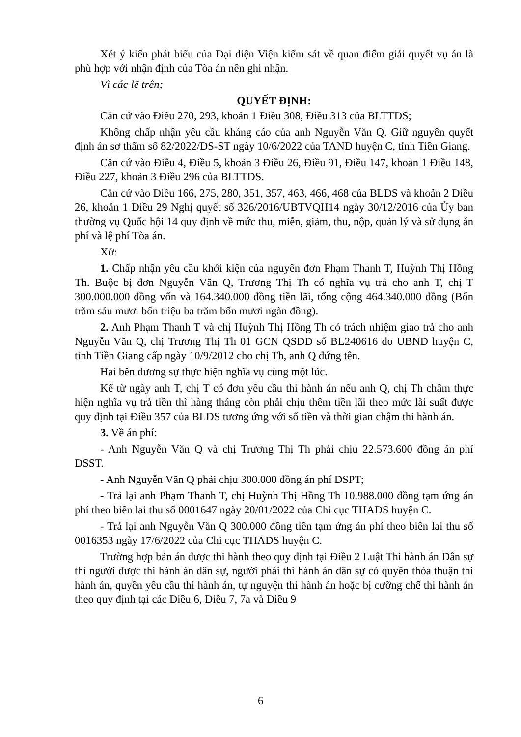Xét ý kiến phát biểu của Đại diện Viện kiểm sát về quan điểm giải quyết vụ án là phù hợp với nhận định của Tòa án nên ghi nhận.
Vì các lẽ trên;
QUYẾT ĐỊNH:
Căn cứ vào Điều 270, 293, khoản 1 Điều 308, Điều 313 của BLTTDS;
Không chấp nhận yêu cầu kháng cáo của anh Nguyễn Văn Q. Giữ nguyên quyết định án sơ thẩm số 82/2022/DS-ST ngày 10/6/2022 của TAND huyện C, tỉnh Tiền Giang.
Căn cứ vào Điều 4, Điều 5, khoản 3 Điều 26, Điều 91, Điều 147, khoản 1 Điều 148, Điều 227, khoản 3 Điều 296 của BLTTDS.
Căn cứ vào Điều 166, 275, 280, 351, 357, 463, 466, 468 của BLDS và khoản 2 Điều 26, khoản 1 Điều 29 Nghị quyết số 326/2016/UBTVQH14 ngày 30/12/2016 của Ủy ban thường vụ Quốc hội 14 quy định về mức thu, miễn, giảm, thu, nộp, quản lý và sử dụng án phí và lệ phí Tòa án.
Xử:
1. Chấp nhận yêu cầu khởi kiện của nguyên đơn Phạm Thanh T, Huỳnh Thị Hồng Th. Buộc bị đơn Nguyễn Văn Q, Trương Thị Th có nghĩa vụ trả cho anh T, chị T 300.000.000 đồng vốn và 164.340.000 đồng tiền lãi, tổng cộng 464.340.000 đồng (Bốn trăm sáu mươi bốn triệu ba trăm bốn mươi ngàn đồng).
2. Anh Phạm Thanh T và chị Huỳnh Thị Hồng Th có trách nhiệm giao trả cho anh Nguyễn Văn Q, chị Trương Thị Th 01 GCN QSDĐ số BL240616 do UBND huyện C, tỉnh Tiền Giang cấp ngày 10/9/2012 cho chị Th, anh Q đứng tên.
Hai bên đương sự thực hiện nghĩa vụ cùng một lúc.
Kể từ ngày anh T, chị T có đơn yêu cầu thi hành án nếu anh Q, chị Th chậm thực hiện nghĩa vụ trả tiền thì hàng tháng còn phải chịu thêm tiền lãi theo mức lãi suất được quy định tại Điều 357 của BLDS tương ứng với số tiền và thời gian chậm thi hành án.
3. Về án phí:
- Anh Nguyễn Văn Q và chị Trương Thị Th phải chịu 22.573.600 đồng án phí DSST.
- Anh Nguyễn Văn Q phải chịu 300.000 đồng án phí DSPT;
- Trả lại anh Phạm Thanh T, chị Huỳnh Thị Hồng Th 10.988.000 đồng tạm ứng án phí theo biên lai thu số 0001647 ngày 20/01/2022 của Chi cục THADS huyện C.
- Trả lại anh Nguyễn Văn Q 300.000 đồng tiền tạm ứng án phí theo biên lai thu số 0016353 ngày 17/6/2022 của Chi cục THADS huyện C.
Trường hợp bản án được thi hành theo quy định tại Điều 2 Luật Thi hành án Dân sự thì người được thi hành án dân sự, người phải thi hành án dân sự có quyền thỏa thuận thi hành án, quyền yêu cầu thi hành án, tự nguyện thi hành án hoặc bị cưỡng chế thi hành án theo quy định tại các Điều 6, Điều 7, 7a và Điều 9
6